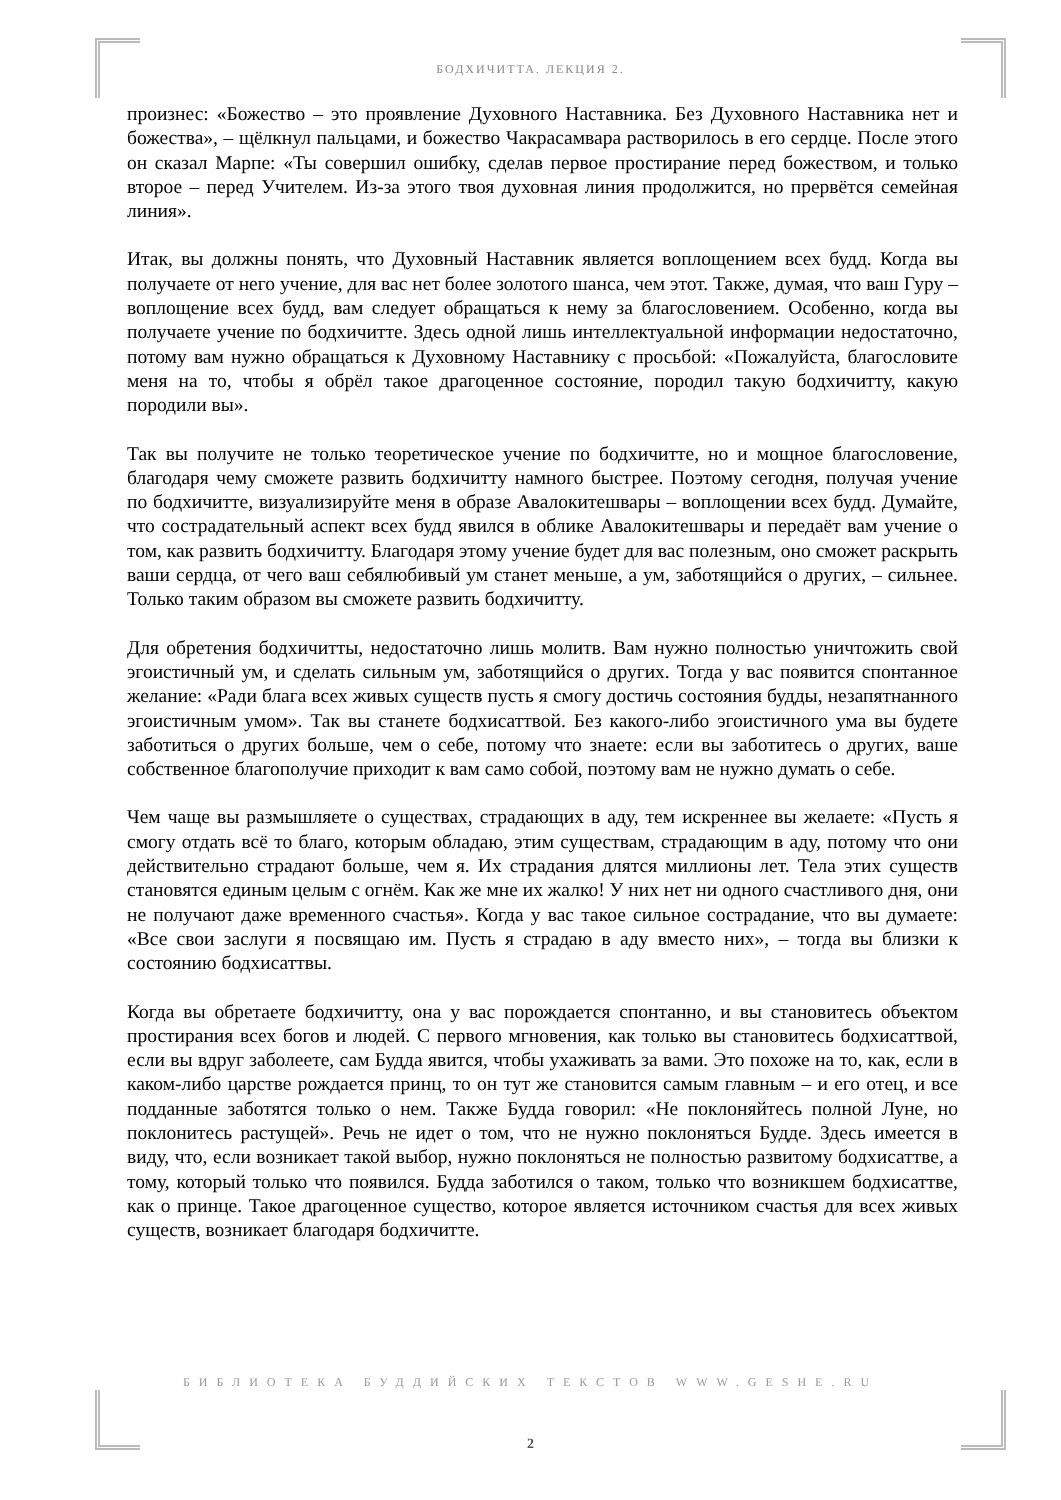БОДХИЧИТТА. ЛЕКЦИЯ 2.
произнес: «Божество – это проявление Духовного Наставника. Без Духовного Наставника нет и божества», – щёлкнул пальцами, и божество Чакрасамвара растворилось в его сердце. После этого он сказал Марпе: «Ты совершил ошибку, сделав первое простирание перед божеством, и только второе – перед Учителем. Из-за этого твоя духовная линия продолжится, но прервётся семейная линия».
Итак, вы должны понять, что Духовный Наставник является воплощением всех будд. Когда вы получаете от него учение, для вас нет более золотого шанса, чем этот. Также, думая, что ваш Гуру – воплощение всех будд, вам следует обращаться к нему за благословением. Особенно, когда вы получаете учение по бодхичитте. Здесь одной лишь интеллектуальной информации недостаточно, потому вам нужно обращаться к Духовному Наставнику с просьбой: «Пожалуйста, благословите меня на то, чтобы я обрёл такое драгоценное состояние, породил такую бодхичитту, какую породили вы».
Так вы получите не только теоретическое учение по бодхичитте, но и мощное благословение, благодаря чему сможете развить бодхичитту намного быстрее. Поэтому сегодня, получая учение по бодхичитте, визуализируйте меня в образе Авалокитешвары – воплощении всех будд. Думайте, что сострадательный аспект всех будд явился в облике Авалокитешвары и передаёт вам учение о том, как развить бодхичитту. Благодаря этому учение будет для вас полезным, оно сможет раскрыть ваши сердца, от чего ваш себялюбивый ум станет меньше, а ум, заботящийся о других, – сильнее. Только таким образом вы сможете развить бодхичитту.
Для обретения бодхичитты, недостаточно лишь молитв. Вам нужно полностью уничтожить свой эгоистичный ум, и сделать сильным ум, заботящийся о других. Тогда у вас появится спонтанное желание: «Ради блага всех живых существ пусть я смогу достичь состояния будды, незапятнанного эгоистичным умом». Так вы станете бодхисаттвой. Без какого-либо эгоистичного ума вы будете заботиться о других больше, чем о себе, потому что знаете: если вы заботитесь о других, ваше собственное благополучие приходит к вам само собой, поэтому вам не нужно думать о себе.
Чем чаще вы размышляете о существах, страдающих в аду, тем искреннее вы желаете: «Пусть я смогу отдать всё то благо, которым обладаю, этим существам, страдающим в аду, потому что они действительно страдают больше, чем я. Их страдания длятся миллионы лет. Тела этих существ становятся единым целым с огнём. Как же мне их жалко! У них нет ни одного счастливого дня, они не получают даже временного счастья». Когда у вас такое сильное сострадание, что вы думаете: «Все свои заслуги я посвящаю им. Пусть я страдаю в аду вместо них», – тогда вы близки к состоянию бодхисаттвы.
Когда вы обретаете бодхичитту, она у вас порождается спонтанно, и вы становитесь объектом простирания всех богов и людей. С первого мгновения, как только вы становитесь бодхисаттвой, если вы вдруг заболеете, сам Будда явится, чтобы ухаживать за вами. Это похоже на то, как, если в каком-либо царстве рождается принц, то он тут же становится самым главным – и его отец, и все подданные заботятся только о нем. Также Будда говорил: «Не поклоняйтесь полной Луне, но поклонитесь растущей». Речь не идет о том, что не нужно поклоняться Будде. Здесь имеется в виду, что, если возникает такой выбор, нужно поклоняться не полностью развитому бодхисаттве, а тому, который только что появился. Будда заботился о таком, только что возникшем бодхисаттве, как о принце. Такое драгоценное существо, которое является источником счастья для всех живых существ, возникает благодаря бодхичитте.
БИБЛИОТЕКА БУДДИЙСКИХ ТЕКСТОВ WWW.GESHE.RU
2